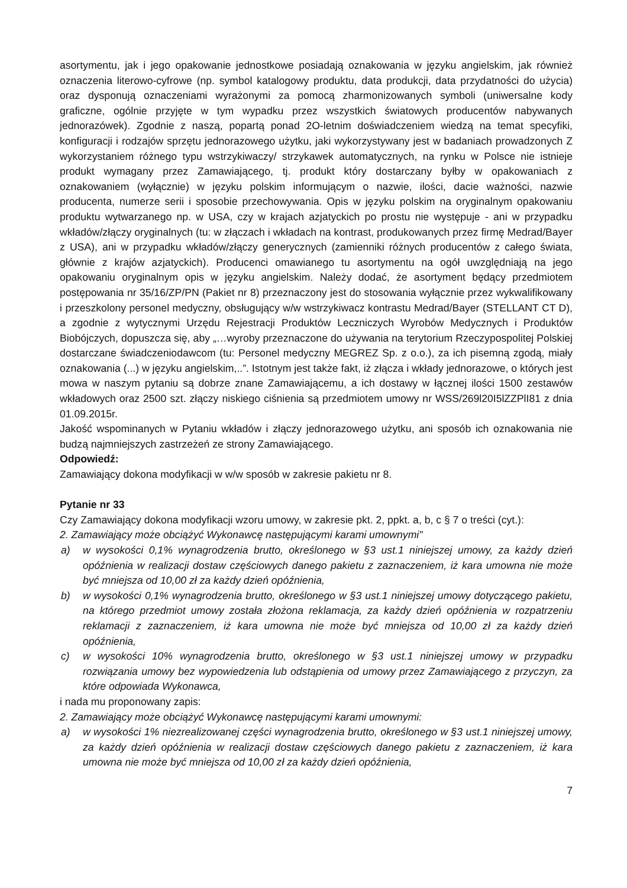asortymentu, jak i jego opakowanie jednostkowe posiadają oznakowania w języku angielskim, jak również oznaczenia literowo-cyfrowe (np. symbol katalogowy produktu, data produkcji, data przydatności do użycia) oraz dysponują oznaczeniami wyrażonymi za pomocą zharmonizowanych symboli (uniwersalne kody graficzne, ogólnie przyjęte w tym wypadku przez wszystkich światowych producentów nabywanych jednorazówek). Zgodnie z naszą, popartą ponad 2O-letnim doświadczeniem wiedzą na temat specyfiki, konfiguracji i rodzajów sprzętu jednorazowego użytku, jaki wykorzystywany jest w badaniach prowadzonych Z wykorzystaniem różnego typu wstrzykiwaczy/ strzykawek automatycznych, na rynku w Polsce nie istnieje produkt wymagany przez Zamawiającego, tj. produkt który dostarczany byłby w opakowaniach z oznakowaniem (wyłącznie) w języku polskim informującym o nazwie, ilości, dacie ważności, nazwie producenta, numerze serii i sposobie przechowywania. Opis w języku polskim na oryginalnym opakowaniu produktu wytwarzanego np. w USA, czy w krajach azjatyckich po prostu nie występuje - ani w przypadku wkładów/złączy oryginalnych (tu: w złączach i wkładach na kontrast, produkowanych przez firmę Medrad/Bayer z USA), ani w przypadku wkładów/złączy generycznych (zamienniki różnych producentów z całego świata, głównie z krajów azjatyckich). Producenci omawianego tu asortymentu na ogół uwzględniają na jego opakowaniu oryginalnym opis w języku angielskim. Należy dodać, że asortyment będący przedmiotem postępowania nr 35/16/ZP/PN (Pakiet nr 8) przeznaczony jest do stosowania wyłącznie przez wykwalifikowany i przeszkolony personel medyczny, obsługujący w/w wstrzykiwacz kontrastu Medrad/Bayer (STELLANT CT D), a zgodnie z wytycznymi Urzędu Rejestracji Produktów Leczniczych Wyrobów Medycznych i Produktów Biobójczych, dopuszcza się, aby „…wyroby przeznaczone do używania na terytorium Rzeczypospolitej Polskiej dostarczane świadczeniodawcom (tu: Personel medyczny MEGREZ Sp. z o.o.), za ich pisemną zgodą, miały oznakowania (...) w języku angielskim,..”. Istotnym jest także fakt, iż złącza i wkłady jednorazowe, o których jest mowa w naszym pytaniu są dobrze znane Zamawiającemu, a ich dostawy w łącznej ilości 1500 zestawów wkładowych oraz 2500 szt. złączy niskiego ciśnienia są przedmiotem umowy nr WSS/269l20I5lZZPlI81 z dnia 01.09.2015r.
Jakość wspominanych w Pytaniu wkładów i złączy jednorazowego użytku, ani sposób ich oznakowania nie budzą najmniejszych zastrzeżeń ze strony Zamawiającego.
Odpowiedź:
Zamawiający dokona modyfikacji w w/w sposób w zakresie pakietu nr 8.
Pytanie nr 33
Czy Zamawiający dokona modyfikacji wzoru umowy, w zakresie pkt. 2, ppkt. a, b, c § 7 o treści (cyt.):
2. Zamawiający może obciążyć Wykonawcę następującymi karami umownymi"
a) w wysokości 0,1% wynagrodzenia brutto, określonego w §3 ust.1 niniejszej umowy, za każdy dzień opóźnienia w realizacji dostaw częściowych danego pakietu z zaznaczeniem, iż kara umowna nie może być mniejsza od 10,00 zł za każdy dzień opóźnienia,
b) w wysokości 0,1% wynagrodzenia brutto, określonego w §3 ust.1 niniejszej umowy dotyczącego pakietu, na którego przedmiot umowy została złożona reklamacja, za każdy dzień opóźnienia w rozpatrzeniu reklamacji z zaznaczeniem, iż kara umowna nie może być mniejsza od 10,00 zł za każdy dzień opóźnienia,
c) w wysokości 10% wynagrodzenia brutto, określonego w §3 ust.1 niniejszej umowy w przypadku rozwiązania umowy bez wypowiedzenia lub odstąpienia od umowy przez Zamawiającego z przyczyn, za które odpowiada Wykonawca,
i nada mu proponowany zapis:
2. Zamawiający może obciążyć Wykonawcę następującymi karami umownymi:
a) w wysokości 1% niezrealizowanej części wynagrodzenia brutto, określonego w §3 ust.1 niniejszej umowy, za każdy dzień opóźnienia w realizacji dostaw częściowych danego pakietu z zaznaczeniem, iż kara umowna nie może być mniejsza od 10,00 zł za każdy dzień opóźnienia,
7